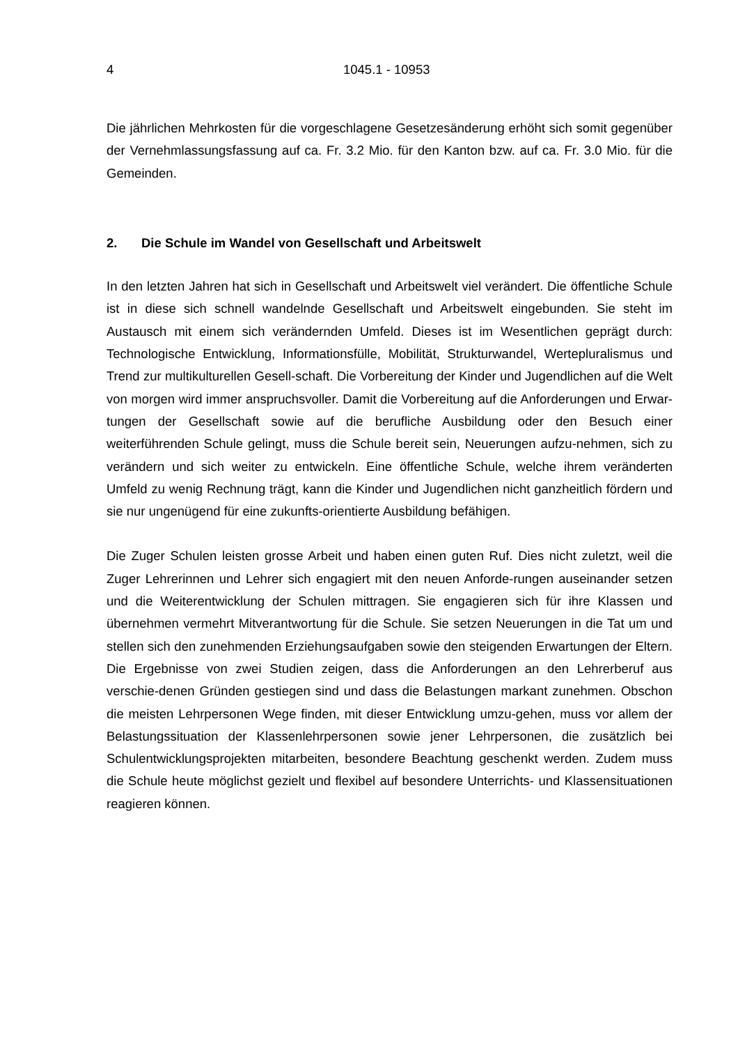4 1045.1 - 10953
Die jährlichen Mehrkosten für die vorgeschlagene Gesetzesänderung erhöht sich somit gegenüber der Vernehmlassungsfassung auf ca. Fr. 3.2 Mio. für den Kanton bzw. auf ca. Fr. 3.0 Mio. für die Gemeinden.
2. Die Schule im Wandel von Gesellschaft und Arbeitswelt
In den letzten Jahren hat sich in Gesellschaft und Arbeitswelt viel verändert. Die öffentliche Schule ist in diese sich schnell wandelnde Gesellschaft und Arbeitswelt eingebunden. Sie steht im Austausch mit einem sich verändernden Umfeld. Dieses ist im Wesentlichen geprägt durch: Technologische Entwicklung, Informationsfülle, Mobilität, Strukturwandel, Wertepluralismus und Trend zur multikulturellen Gesell-schaft. Die Vorbereitung der Kinder und Jugendlichen auf die Welt von morgen wird immer anspruchsvoller. Damit die Vorbereitung auf die Anforderungen und Erwar-tungen der Gesellschaft sowie auf die berufliche Ausbildung oder den Besuch einer weiterführenden Schule gelingt, muss die Schule bereit sein, Neuerungen aufzu-nehmen, sich zu verändern und sich weiter zu entwickeln. Eine öffentliche Schule, welche ihrem veränderten Umfeld zu wenig Rechnung trägt, kann die Kinder und Jugendlichen nicht ganzheitlich fördern und sie nur ungenügend für eine zukunfts-orientierte Ausbildung befähigen.
Die Zuger Schulen leisten grosse Arbeit und haben einen guten Ruf. Dies nicht zuletzt, weil die Zuger Lehrerinnen und Lehrer sich engagiert mit den neuen Anforde-rungen auseinander setzen und die Weiterentwicklung der Schulen mittragen. Sie engagieren sich für ihre Klassen und übernehmen vermehrt Mitverantwortung für die Schule. Sie setzen Neuerungen in die Tat um und stellen sich den zunehmenden Erziehungsaufgaben sowie den steigenden Erwartungen der Eltern. Die Ergebnisse von zwei Studien zeigen, dass die Anforderungen an den Lehrerberuf aus verschie-denen Gründen gestiegen sind und dass die Belastungen markant zunehmen. Obschon die meisten Lehrpersonen Wege finden, mit dieser Entwicklung umzu-gehen, muss vor allem der Belastungssituation der Klassenlehrpersonen sowie jener Lehrpersonen, die zusätzlich bei Schulentwicklungsprojekten mitarbeiten, besondere Beachtung geschenkt werden. Zudem muss die Schule heute möglichst gezielt und flexibel auf besondere Unterrichts- und Klassensituationen reagieren können.